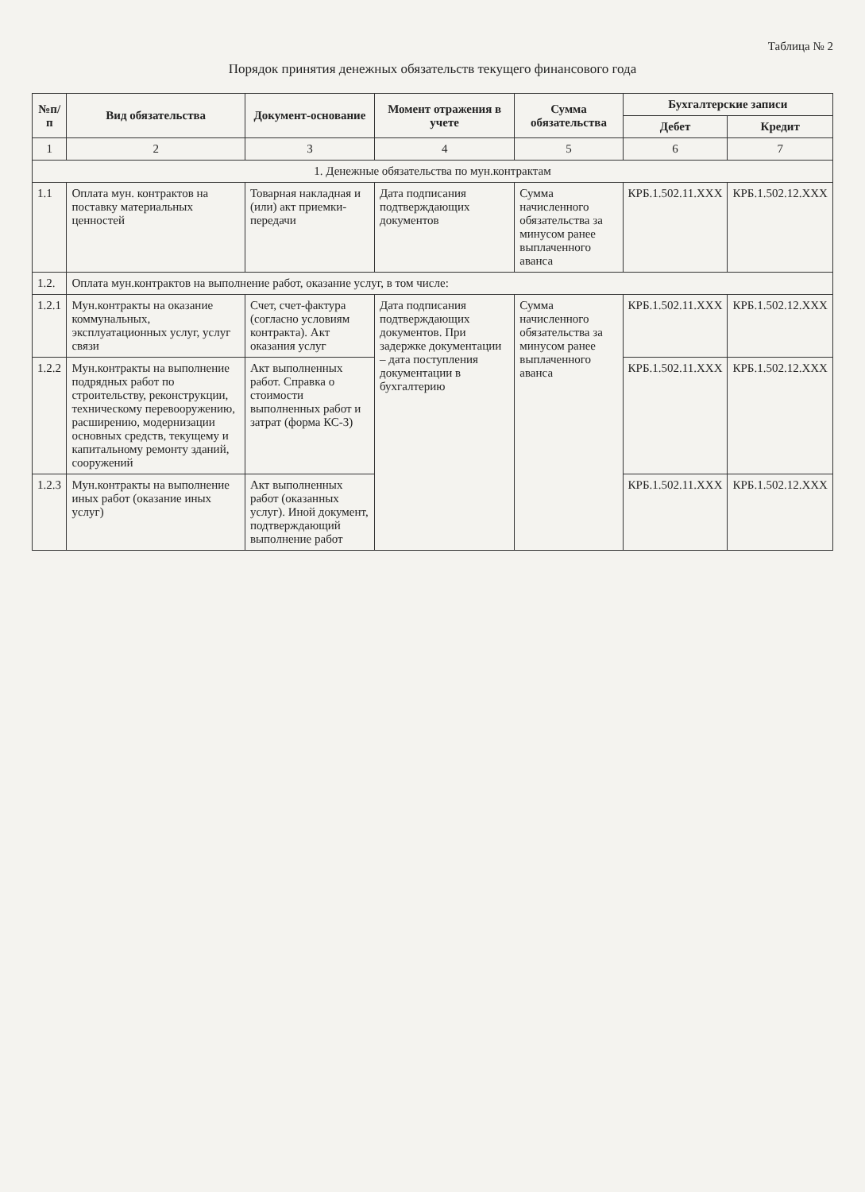Таблица № 2
Порядок принятия денежных обязательств текущего финансового года
| №п/п | Вид обязательства | Документ-основание | Момент отражения в учете | Сумма обязательства | Бухгалтерские записи | |
| --- | --- | --- | --- | --- | --- | --- |
| | | | | | Дебет | Кредит |
| 1 | 2 | 3 | 4 | 5 | 6 | 7 |
| 1. Денежные обязательства по мун.контрактам | | | | | | |
| 1.1 | Оплата мун. контрактов на поставку материальных ценностей | Товарная накладная и (или) акт приемки-передачи | Дата подписания подтверждающих документов | Сумма начисленного обязательства за минусом ранее выплаченного аванса | КРБ.1.502.11.XXX | КРБ.1.502.12.XXX |
| 1.2. | Оплата мун.контрактов на выполнение работ, оказание услуг, в том числе: | | | | | |
| 1.2.1 | Мун.контракты на оказание коммунальных, эксплуатационных услуг, услуг связи | Счет, счет-фактура (согласно условиям контракта). Акт оказания услуг | Дата подписания подтверждающих документов. При задержке документации – дата поступления документации в бухгалтерию | Сумма начисленного обязательства за минусом ранее выплаченного аванса | КРБ.1.502.11.XXX | КРБ.1.502.12.XXX |
| 1.2.2 | Мун.контракты на выполнение подрядных работ по строительству, реконструкции, техническому перевооружению, расширению, модернизации основных средств, текущему и капитальному ремонту зданий, сооружений | Акт выполненных работ. Справка о стоимости выполненных работ и затрат (форма КС-3) | | | КРБ.1.502.11.XXX | КРБ.1.502.12.XXX |
| 1.2.3 | Мун.контракты на выполнение иных работ (оказание иных услуг) | Акт выполненных работ (оказанных услуг). Иной документ, подтверждающий выполнение работ | | | КРБ.1.502.11.XXX | КРБ.1.502.12.XXX |